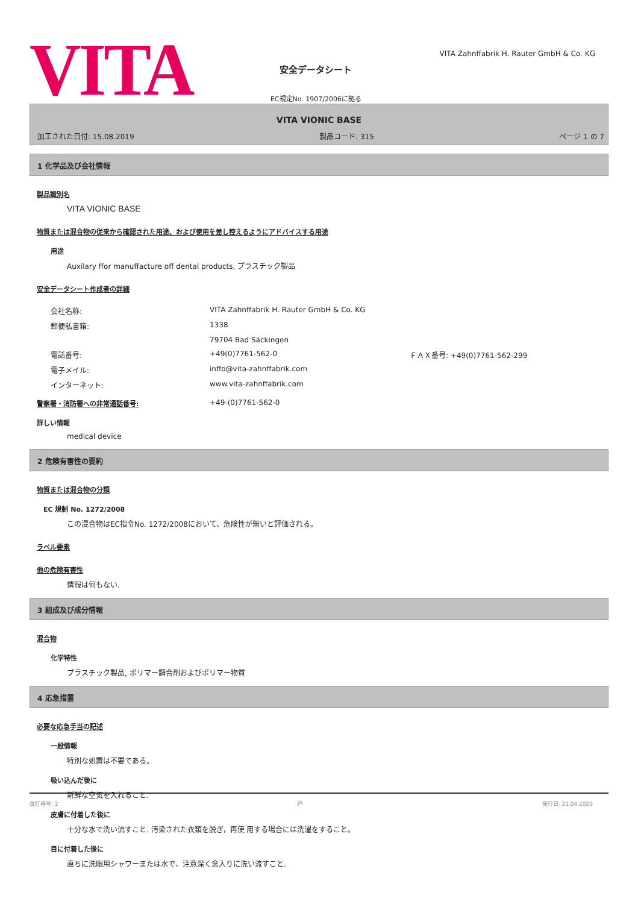VITA
安全データシート
EC規定No. 1907/2006に拠る
VITA Zahnffabrik H. Rauter GmbH & Co. KG
VITA VIONIC BASE
加工された日付: 15.08.2019 製品コード: 315 ページ 1 の 7
1 化学品及び会社情報
製品識別名
VITA VIONIC BASE
物質または混合物の従来から確認された用途、および使用を差し控えるようにアドバイスする用途
用途
Auxilary ffor manuffacture off dental products, プラスチック製品
安全データシート作成者の詳細
| 会社名称: | VITA Zahnffabrik H. Rauter GmbH & Co. KG | |
| 郵便私書箱: | 1338 | |
| | 79704 Bad Säckingen | |
| 電話番号: | +49(0)7761-562-0 | ＦＡＸ番号: +49(0)7761-562-299 |
| 電子メイル: | inffo@vita-zahnffabrik.com | |
| インターネット: | www.vita-zahnffabrik.com | |
警察署・消防署への非常通話番号: +49-(0)7761-562-0
詳しい情報
medical device
2 危険有害性の要約
物質または混合物の分類
EC 規制 No. 1272/2008
この混合物はEC指令No. 1272/2008において、危険性が無いと評価される。
ラベル要素
他の危険有害性
情報は何もない.
3 組成及び成分情報
混合物
化学特性
プラスチック製品, ポリマー調合剤およびポリマー物質
4 応急措置
必要な応急手当の記述
一般情報
特別な処置は不要である。
吸い込んだ後に
新鮮な空気を入れること.
皮膚に付着した後に
十分な水で洗い流すこと. 汚染された衣類を脱ぎ，再使 用する場合には洗濯をすること。
目に付着した後に
直ちに洗眼用シャワーまたは水で、注意深く念入りに洗い流すこと.
改訂番号: 2 JA 発行日: 21.04.2020